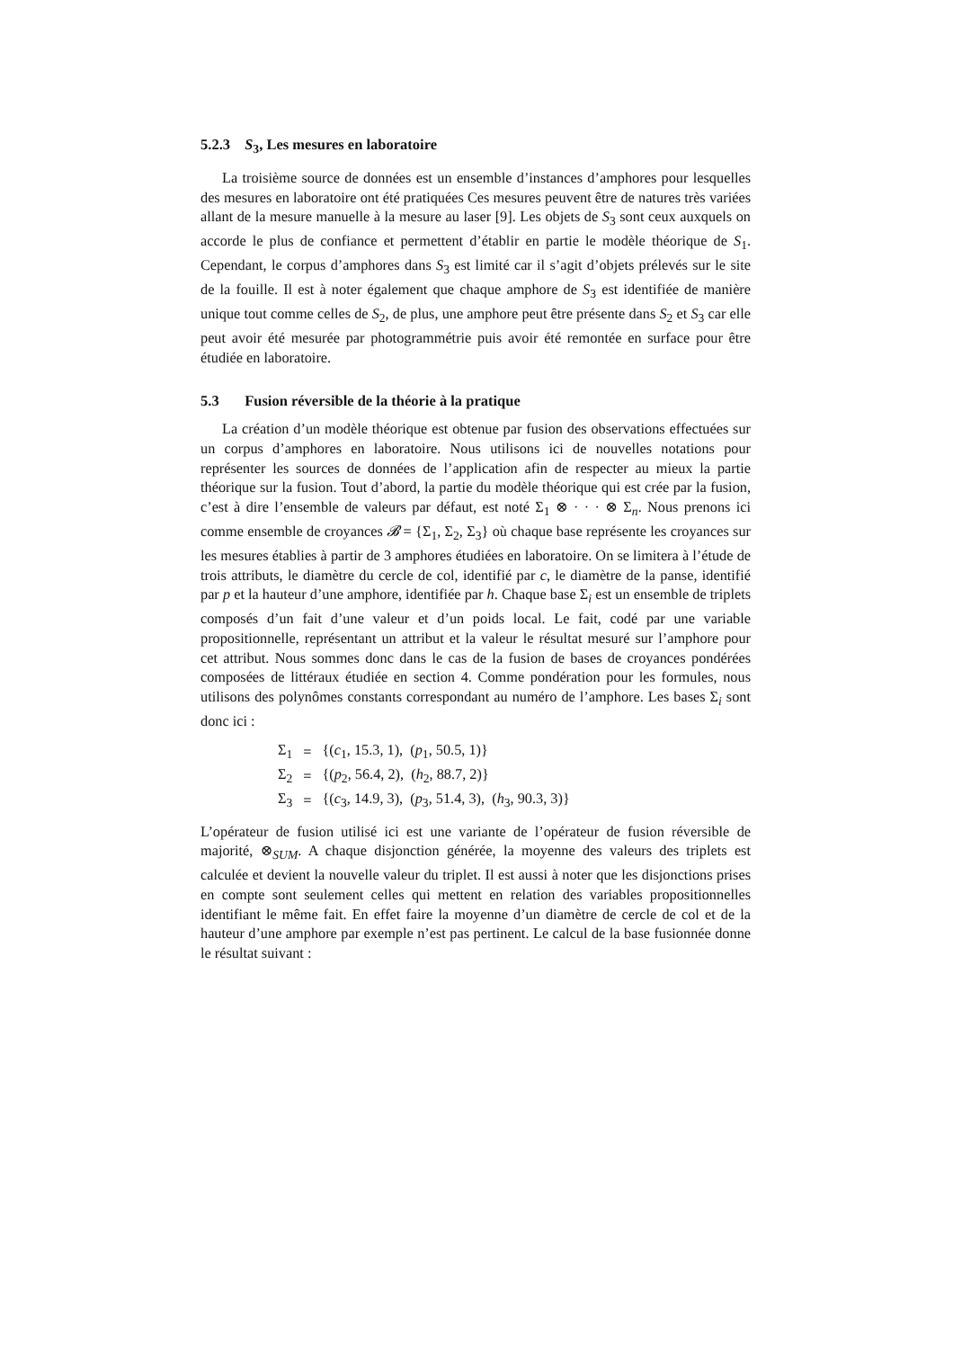5.2.3 S<sub>3</sub>, Les mesures en laboratoire
La troisième source de données est un ensemble d’instances d’amphores pour lesquelles des mesures en laboratoire ont été pratiquées Ces mesures peuvent être de natures très variées allant de la mesure manuelle à la mesure au laser [9]. Les objets de S<sub>3</sub> sont ceux auxquels on accorde le plus de confiance et permettent d’établir en partie le modèle théorique de S<sub>1</sub>. Cependant, le corpus d’amphores dans S<sub>3</sub> est limité car il s’agit d’objets prélevés sur le site de la fouille. Il est à noter également que chaque amphore de S<sub>3</sub> est identifiée de manière unique tout comme celles de S<sub>2</sub>, de plus, une amphore peut être présente dans S<sub>2</sub> et S<sub>3</sub> car elle peut avoir été mesurée par photogrammétrie puis avoir été remontée en surface pour être étudiée en laboratoire.
5.3 Fusion réversible de la théorie à la pratique
La création d’un modèle théorique est obtenue par fusion des observations effectuées sur un corpus d’amphores en laboratoire. Nous utilisons ici de nouvelles notations pour représenter les sources de données de l’application afin de respecter au mieux la partie théorique sur la fusion. Tout d’abord, la partie du modèle théorique qui est crée par la fusion, c’est à dire l’ensemble de valeurs par défaut, est noté Σ<sub>1</sub> ⊗ · · · ⊗ Σ<sub>n</sub>. Nous prenons ici comme ensemble de croyances 𝓑 = {Σ<sub>1</sub>, Σ<sub>2</sub>, Σ<sub>3</sub>} où chaque base représente les croyances sur les mesures établies à partir de 3 amphores étudiées en laboratoire. On se limitera à l’étude de trois attributs, le diamètre du cercle de col, identifié par c, le diamètre de la panse, identifié par p et la hauteur d’une amphore, identifiée par h. Chaque base Σ<sub>i</sub> est un ensemble de triplets composés d’un fait d’une valeur et d’un poids local. Le fait, codé par une variable propositionnelle, représentant un attribut et la valeur le résultat mesuré sur l’amphore pour cet attribut. Nous sommes donc dans le cas de la fusion de bases de croyances pondérées composées de littéraux étudiée en section 4. Comme pondération pour les formules, nous utilisons des polynômes constants correspondant au numéro de l’amphore. Les bases Σ<sub>i</sub> sont donc ici :
| Σ<sub>1</sub> | = | {( c<sub>1</sub>, 15.3, 1), ( p<sub>1</sub>, 50.5, 1)} |
| Σ<sub>2</sub> | = | {( p<sub>2</sub>, 56.4, 2), ( h<sub>2</sub>, 88.7, 2)} |
| Σ<sub>3</sub> | = | {( c<sub>3</sub>, 14.9, 3), ( p<sub>3</sub>, 51.4, 3), ( h<sub>3</sub>, 90.3, 3)} |
L’opérateur de fusion utilisé ici est une variante de l’opérateur de fusion réversible de majorité, ⊗<sub>SUM</sub>. A chaque disjonction générée, la moyenne des valeurs des triplets est calculée et devient la nouvelle valeur du triplet. Il est aussi à noter que les disjonctions prises en compte sont seulement celles qui mettent en relation des variables propositionnelles identifiant le même fait. En effet faire la moyenne d’un diamètre de cercle de col et de la hauteur d’une amphore par exemple n’est pas pertinent. Le calcul de la base fusionnée donne le résultat suivant :